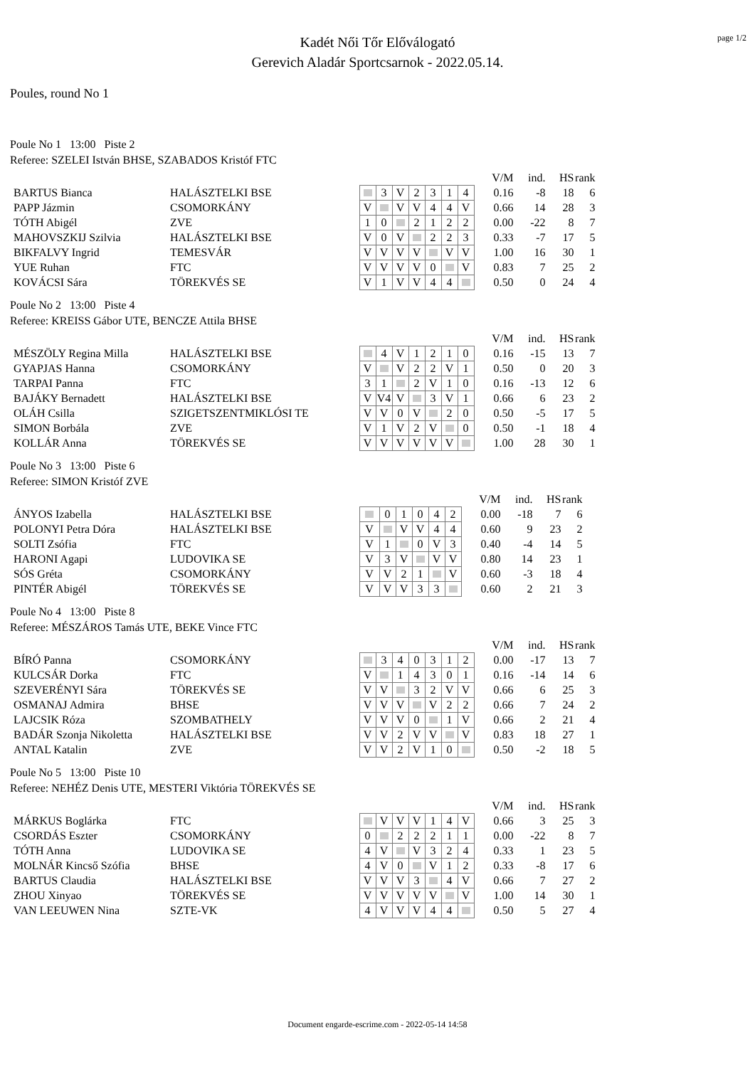page 1/2
Kadét Női Tőr Előválogató
Gerevich Aladár Sportcsarnok - 2022.05.14.
Poules, round No 1
Poule No 1 13:00 Piste 2
Referee: SZELEI István BHSE, SZABADOS Kristóf FTC
| | | | | | | | | | | V/M | ind. | HS | rank |
| BARTUS Bianca | HALÁSZTELKI BSE | | | 3 | V | 2 | 3 | 1 | 4 | 0.16 | -8 | 18 | 6 |
| PAPP Jázmin | CSOMORKÁNY | | V | | V | V | 4 | 4 | V | 0.66 | 14 | 28 | 3 |
| TÓTH Abigél | ZVE | | 1 | 0 | | 2 | 1 | 2 | 2 | 0.00 | -22 | 8 | 7 |
| MAHOVSZKIJ Szilvia | HALÁSZTELKI BSE | | V | 0 | V | | 2 | 2 | 3 | 0.33 | -7 | 17 | 5 |
| BIKFALVY Ingrid | TEMESVÁR | | V | V | V | V | | V | V | 1.00 | 16 | 30 | 1 |
| YUE Ruhan | FTC | | V | V | V | V | 0 | | V | 0.83 | 7 | 25 | 2 |
| KOVÁCSI Sára | TÖREKVÉS SE | | V | 1 | V | V | 4 | 4 | | 0.50 | 0 | 24 | 4 |
Poule No 2 13:00 Piste 4
Referee: KREISS Gábor UTE, BENCZE Attila BHSE
| | | | | | | | | | | V/M | ind. | HS | rank |
| MÉSZÖLY Regina Milla | HALÁSZTELKI BSE | | | 4 | V | 1 | 2 | 1 | 0 | 0.16 | -15 | 13 | 7 |
| GYAPJAS Hanna | CSOMORKÁNY | | V | | V | 2 | 2 | V | 1 | 0.50 | 0 | 20 | 3 |
| TARPAI Panna | FTC | | 3 | 1 | | 2 | V | 1 | 0 | 0.16 | -13 | 12 | 6 |
| BAJÁKY Bernadett | HALÁSZTELKI BSE | | V | V4 | V | | 3 | V | 1 | 0.66 | 6 | 23 | 2 |
| OLÁH Csilla | SZIGETSZENTMIKLÓSI TE | | V | V | 0 | V | | 2 | 0 | 0.50 | -5 | 17 | 5 |
| SIMON Borbála | ZVE | | V | 1 | V | 2 | V | | 0 | 0.50 | -1 | 18 | 4 |
| KOLLÁR Anna | TÖREKVÉS SE | | V | V | V | V | V | V | | 1.00 | 28 | 30 | 1 |
Poule No 3 13:00 Piste 6
Referee: SIMON Kristóf ZVE
| | | | | | | | | | V/M | ind. | HS | rank |
| ÁNYOS Izabella | HALÁSZTELKI BSE | | | 0 | 1 | 0 | 4 | 2 | 0.00 | -18 | 7 | 6 |
| POLONYI Petra Dóra | HALÁSZTELKI BSE | | V | | V | V | 4 | 4 | 0.60 | 9 | 23 | 2 |
| SOLTI Zsófia | FTC | | V | 1 | | 0 | V | 3 | 0.40 | -4 | 14 | 5 |
| HARONI Agapi | LUDOVIKA SE | | V | 3 | V | | V | V | 0.80 | 14 | 23 | 1 |
| SÓS Gréta | CSOMORKÁNY | | V | V | 2 | 1 | | V | 0.60 | -3 | 18 | 4 |
| PINTÉR Abigél | TÖREKVÉS SE | | V | V | V | 3 | 3 | | 0.60 | 2 | 21 | 3 |
Poule No 4 13:00 Piste 8
Referee: MÉSZÁROS Tamás UTE, BEKE Vince FTC
| | | | | | | | | | | V/M | ind. | HS | rank |
| BÍRÓ Panna | CSOMORKÁNY | | | 3 | 4 | 0 | 3 | 1 | 2 | 0.00 | -17 | 13 | 7 |
| KULCSÁR Dorka | FTC | | V | | 1 | 4 | 3 | 0 | 1 | 0.16 | -14 | 14 | 6 |
| SZEVERÉNYI Sára | TÖREKVÉS SE | | V | V | | 3 | 2 | V | V | 0.66 | 6 | 25 | 3 |
| OSMANAJ Admira | BHSE | | V | V | V | | V | 2 | 2 | 0.66 | 7 | 24 | 2 |
| LAJCSIK Róza | SZOMBATHELY | | V | V | V | 0 | | 1 | V | 0.66 | 2 | 21 | 4 |
| BADÁR Szonja Nikoletta | HALÁSZTELKI BSE | | V | V | 2 | V | V | | V | 0.83 | 18 | 27 | 1 |
| ANTAL Katalin | ZVE | | V | V | 2 | V | 1 | 0 | | 0.50 | -2 | 18 | 5 |
Poule No 5 13:00 Piste 10
Referee: NEHÉZ Denis UTE, MESTERI Viktória TÖREKVÉS SE
| | | | | | | | | | | V/M | ind. | HS | rank |
| MÁRKUS Boglárka | FTC | | | V | V | V | 1 | 4 | V | 0.66 | 3 | 25 | 3 |
| CSORDÁS Eszter | CSOMORKÁNY | | 0 | | 2 | 2 | 2 | 1 | 1 | 0.00 | -22 | 8 | 7 |
| TÓTH Anna | LUDOVIKA SE | | 4 | V | | V | 3 | 2 | 4 | 0.33 | 1 | 23 | 5 |
| MOLNÁR Kincső Szófia | BHSE | | 4 | V | 0 | | V | 1 | 2 | 0.33 | -8 | 17 | 6 |
| BARTUS Claudia | HALÁSZTELKI BSE | | V | V | V | 3 | | 4 | V | 0.66 | 7 | 27 | 2 |
| ZHOU Xinyao | TÖREKVÉS SE | | V | V | V | V | V | | V | 1.00 | 14 | 30 | 1 |
| VAN LEEUWEN Nina | SZTE-VK | | 4 | V | V | V | 4 | 4 | | 0.50 | 5 | 27 | 4 |
Document engarde-escrime.com - 2022-05-14 14:58